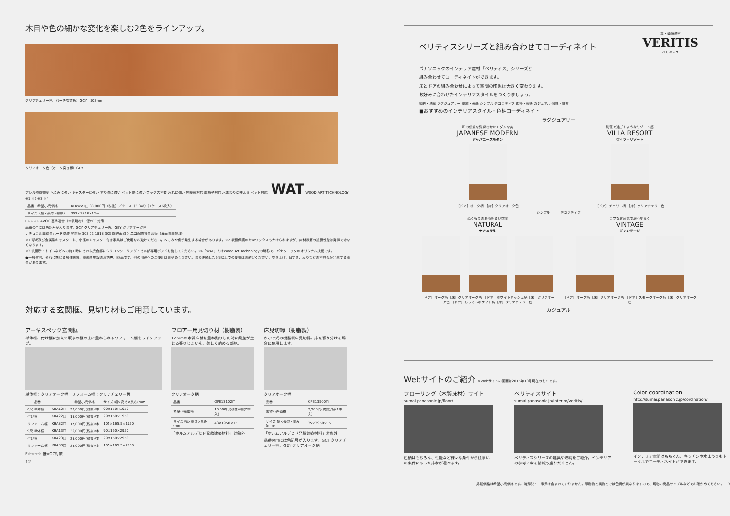木目や色の細かな変化を楽しむ2色をラインアップ。
クリアチェリー色（バーチ突き板）GCY　303mm
クリアオーク色（オーク突き板）GEY
アレル物質抑制 へこみに強い キャスターに強い すり傷に強い ペット傷に強い ワックス不要 汚れに強い 床暖房対応 車椅子対応 水まわりに使える ペット対応　WAT WOOD ART TECHNOLOGY　※1 ※2 ※3 ※4
| 品番・希望小売価格 | KEKWV1□ 38,000円（税抜）／ケース（3.3㎡）（1ケース6枚入） |
| サイズ（幅×長さ×総厚） | 303×1818×12㎜ |
F☆☆☆☆ 4VOC 基準適合（木質建材） 低VOC対策
品番の□には色記号が入ります。GCY クリアチェリー色、GEY クリアオーク色
ナチュラル高結合ハード塗装 突き板 303 12 1818 303 四辺面取り エコ配慮複合合板（裏面防虫処理）
※1 球状及び金属製キャスターや、小径のキャスター付き家具はご使用をお避けください。へこみや傷が発生する場合があります。※2 表面保護のためワックスもかけられますが、床材表面の塗膜性能は発揮できなくなります。
※3 洗面所・トイレなどへの施工時にされる接合部にシリコンシーリング・さね部専用ボンドを施してください。※4「WAT」とはWood Art Technologyの略称で、パナソニックのオリジナル技術です。
●一般住宅、それに準じる居住施設、高齢者施設の屋内専用商品です。他の用途へのご使用はおやめください。また連続した5間以上での使用はお避けください。突き上げ、目すき、反りなどの不具合が発生する場合があります。
対応する玄関框、見切り材もご用意しています。
アーキスペック玄関框
単体框、付け框に加えて既存の框の上に重ねられるリフォーム框をラインアップ。
単体框：クリアオーク柄　リフォーム框：クリアチェリー柄
| 品番 | | 希望小売価格 | サイズ 幅×高さ×長さ(mm) |
| --- | --- | --- | --- |
| 6尺 単体框 | KHA12□ | 20,000円(税抜)/本 | 90×150×1950 |
| 付け框 | KHA22□ | 15,000円(税抜)/本 | 29×150×1950 |
| リフォーム框 | KHA82□ | 17,000円(税抜)/本 | 105×165.5×1950 |
| 9尺 単体框 | KHA13□ | 36,000円(税抜)/本 | 90×150×2950 |
| 付け框 | KHA23□ | 25,000円(税抜)/本 | 29×150×2950 |
| リフォーム框 | KHA83□ | 25,000円(税抜)/本 | 105×165.5×2950 |
F☆☆☆☆ 低VOC対策
フロアー用見切り材（樹脂製）
12mmの木質床材を重ね貼りした時に段差が生じる張りじまいを、美しく納める部材。
クリアオーク柄
| 品番 | QPE13102□ |
| 希望小売価格 | 13,500円(税抜)/梱(2本入) |
| サイズ 幅×高さ×厚み(mm) | 43×1950×15 |
「ホルムアルデヒド発散建築材料」対象外
床見切縁（樹脂製）
かぶせ式の樹脂製床見切縁。床を張り分ける場合に使用します。
クリアオーク柄
| 品番 | QPE13500□ |
| 希望小売価格 | 9,900円(税抜)/梱(1本入) |
| サイズ 幅×長さ×厚み(mm) | 35×3950×15 |
「ホルムアルデヒド発散建築材料」対象外
品番の□には色記号が入ります。GCY クリアチェリー柄、GEY クリアオーク柄
12
ベリティスシリーズと組み合わせてコーディネイト
真・価値建材
VERITIS
ベリティス
パナソニックのインテリア建材「ベリティス」シリーズと
組み合わせてコーディネイトができます。
床とドアの組み合わせによって空間の印象は大きく変わります。
お好みに合わせたインテリアスタイルをつくりましょう。
知的・洗練 ラグジュアリー 優雅・豪華 シンプル デコラティブ 素朴・軽快 カジュアル 個性・懐古
■おすすめのインテリアスタイル・色柄コーディネイト
ラグジュアリー
和の伝統を洗練させたモダンな美
JAPANESE MODERN
ジャパニーズモダン
［ドア］オーク柄 ［床］クリアオーク色
別荘で過ごすようなリゾート感
VILLA RESORT
ヴィラ・リゾート
［ドア］チェリー柄 ［床］クリアチェリー色
シンプル　　　デコラティブ
ぬくもりのある明るい空間
NATURAL
ナチュラル
［ドア］オーク柄［床］クリアオーク色 ［ドア］ホワイトアッシュ柄［床］クリアオーク色 ［ドア］しっくいホワイト柄［床］クリアチェリー色
ラフな雰囲気で居心地良く
VINTAGE
ヴィンテージ
［ドア］オーク柄［床］クリアオーク色 ［ドア］スモークオーク柄［床］クリアオーク色
カジュアル
Webサイトのご紹介 ※Webサイトの画面は2015年10月現在のものです。
フローリング（木質床材）サイト
sumai.panasonic.jp/floor/
色柄はもちろん、性能など様々な条件から住まいの条件にあった床材が選べます。
ベリティスサイト
sumai.panasonic.jp/interior/veritis/
ベリティスシリーズの建具や収納をご紹介。インテリアの参考になる情報も盛りだくさん。
Color coordination
http://sumai.panasonic.jp/cordination/
インテリア空間はもちろん、キッチンや水まわりもトータルでコーディネイトができます。
掲載価格は希望小売価格です。消費税・工事費は含まれておりません。印刷物と実物とでは色柄が異なりますので、現物の商品サンプルなどでお確かめください。　13